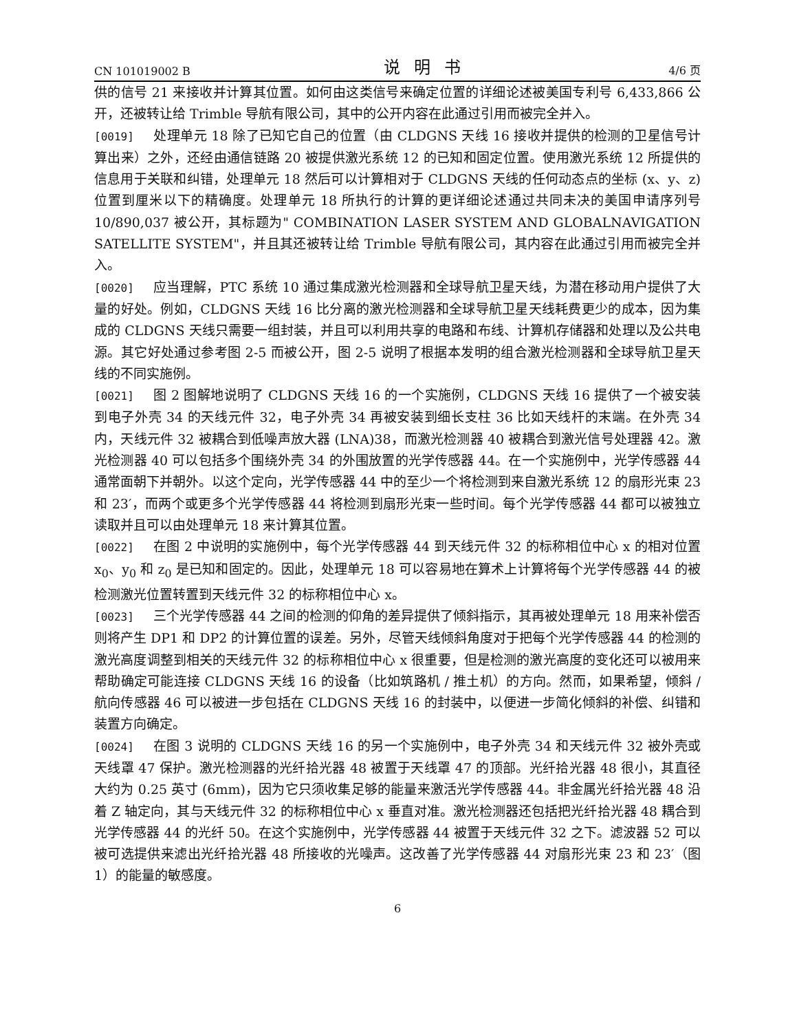CN 101019002 B 说明书 4/6 页
供的信号 21 来接收并计算其位置。如何由这类信号来确定位置的详细论述被美国专利号 6,433,866 公开，还被转让给 Trimble 导航有限公司，其中的公开内容在此通过引用而被完全并入。
[0019] 处理单元 18 除了已知它自己的位置（由 CLDGNS 天线 16 接收并提供的检测的卫星信号计算出来）之外，还经由通信链路 20 被提供激光系统 12 的已知和固定位置。使用激光系统 12 所提供的信息用于关联和纠错，处理单元 18 然后可以计算相对于 CLDGNS 天线的任何动态点的坐标 (x、y、z) 位置到厘米以下的精确度。处理单元 18 所执行的计算的更详细论述通过共同未决的美国申请序列号 10/890,037 被公开，其标题为" COMBINATION LASER SYSTEM AND GLOBALNAVIGATION SATELLITE SYSTEM"，并且其还被转让给 Trimble 导航有限公司，其内容在此通过引用而被完全并入。
[0020] 应当理解，PTC 系统 10 通过集成激光检测器和全球导航卫星天线，为潜在移动用户提供了大量的好处。例如，CLDGNS 天线 16 比分离的激光检测器和全球导航卫星天线耗费更少的成本，因为集成的 CLDGNS 天线只需要一组封装，并且可以利用共享的电路和布线、计算机存储器和处理以及公共电源。其它好处通过参考图 2-5 而被公开，图 2-5 说明了根据本发明的组合激光检测器和全球导航卫星天线的不同实施例。
[0021] 图 2 图解地说明了 CLDGNS 天线 16 的一个实施例，CLDGNS 天线 16 提供了一个被安装到电子外壳 34 的天线元件 32，电子外壳 34 再被安装到细长支柱 36 比如天线杆的末端。在外壳 34 内，天线元件 32 被耦合到低噪声放大器 (LNA)38，而激光检测器 40 被耦合到激光信号处理器 42。激光检测器 40 可以包括多个围绕外壳 34 的外围放置的光学传感器 44。在一个实施例中，光学传感器 44 通常面朝下并朝外。以这个定向，光学传感器 44 中的至少一个将检测到来自激光系统 12 的扇形光束 23 和 23′，而两个或更多个光学传感器 44 将检测到扇形光束一些时间。每个光学传感器 44 都可以被独立读取并且可以由处理单元 18 来计算其位置。
[0022] 在图 2 中说明的实施例中，每个光学传感器 44 到天线元件 32 的标称相位中心 x 的相对位置 x<sub>0</sub>、y<sub>0</sub> 和 z<sub>0</sub> 是已知和固定的。因此，处理单元 18 可以容易地在算术上计算将每个光学传感器 44 的被检测激光位置转置到天线元件 32 的标称相位中心 x。
[0023] 三个光学传感器 44 之间的检测的仰角的差异提供了倾斜指示，其再被处理单元 18 用来补偿否则将产生 DP1 和 DP2 的计算位置的误差。另外，尽管天线倾斜角度对于把每个光学传感器 44 的检测的激光高度调整到相关的天线元件 32 的标称相位中心 x 很重要，但是检测的激光高度的变化还可以被用来帮助确定可能连接 CLDGNS 天线 16 的设备（比如筑路机 / 推土机）的方向。然而，如果希望，倾斜 / 航向传感器 46 可以被进一步包括在 CLDGNS 天线 16 的封装中，以便进一步简化倾斜的补偿、纠错和装置方向确定。
[0024] 在图 3 说明的 CLDGNS 天线 16 的另一个实施例中，电子外壳 34 和天线元件 32 被外壳或天线罩 47 保护。激光检测器的光纤拾光器 48 被置于天线罩 47 的顶部。光纤拾光器 48 很小，其直径大约为 0.25 英寸 (6mm)，因为它只须收集足够的能量来激活光学传感器 44。非金属光纤拾光器 48 沿着 Z 轴定向，其与天线元件 32 的标称相位中心 x 垂直对准。激光检测器还包括把光纤拾光器 48 耦合到光学传感器 44 的光纤 50。在这个实施例中，光学传感器 44 被置于天线元件 32 之下。滤波器 52 可以被可选提供来滤出光纤拾光器 48 所接收的光噪声。这改善了光学传感器 44 对扇形光束 23 和 23′（图 1）的能量的敏感度。
6